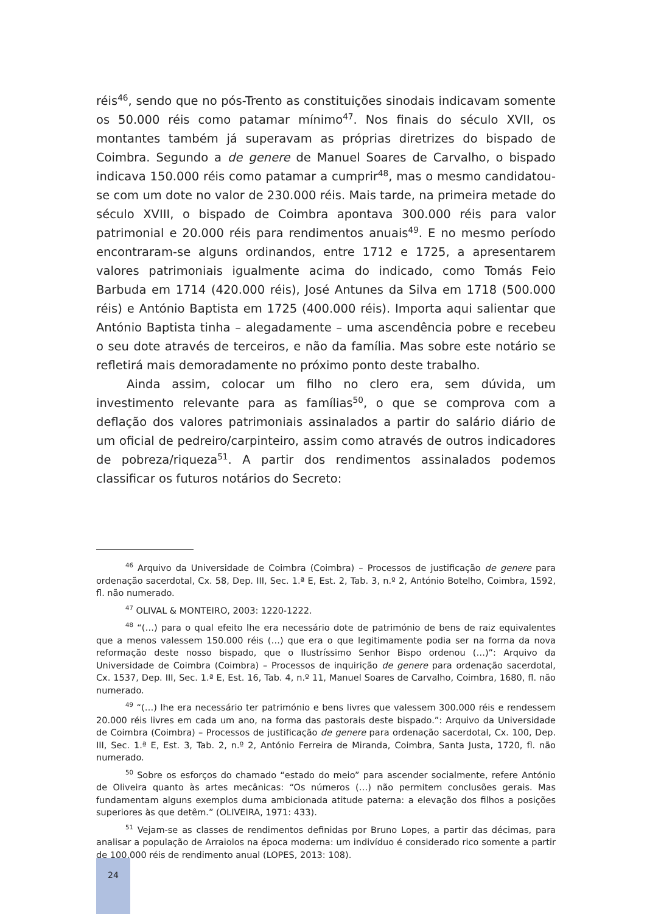réis<sup>46</sup>, sendo que no pós-Trento as constituições sinodais indicavam somente os 50.000 réis como patamar mínimo<sup>47</sup>. Nos finais do século XVII, os montantes também já superavam as próprias diretrizes do bispado de Coimbra. Segundo a de genere de Manuel Soares de Carvalho, o bispado indicava 150.000 réis como patamar a cumprir<sup>48</sup>, mas o mesmo candidatou-se com um dote no valor de 230.000 réis. Mais tarde, na primeira metade do século XVIII, o bispado de Coimbra apontava 300.000 réis para valor patrimonial e 20.000 réis para rendimentos anuais<sup>49</sup>. E no mesmo período encontraram-se alguns ordinandos, entre 1712 e 1725, a apresentarem valores patrimoniais igualmente acima do indicado, como Tomás Feio Barbuda em 1714 (420.000 réis), José Antunes da Silva em 1718 (500.000 réis) e António Baptista em 1725 (400.000 réis). Importa aqui salientar que António Baptista tinha – alegadamente – uma ascendência pobre e recebeu o seu dote através de terceiros, e não da família. Mas sobre este notário se refletirá mais demoradamente no próximo ponto deste trabalho.
Ainda assim, colocar um filho no clero era, sem dúvida, um investimento relevante para as famílias<sup>50</sup>, o que se comprova com a deflação dos valores patrimoniais assinalados a partir do salário diário de um oficial de pedreiro/carpinteiro, assim como através de outros indicadores de pobreza/riqueza<sup>51</sup>. A partir dos rendimentos assinalados podemos classificar os futuros notários do Secreto:
<sup>46</sup> Arquivo da Universidade de Coimbra (Coimbra) – Processos de justificação de genere para ordenação sacerdotal, Cx. 58, Dep. III, Sec. 1.ª E, Est. 2, Tab. 3, n.º 2, António Botelho, Coimbra, 1592, fl. não numerado.
<sup>47</sup> OLIVAL & MONTEIRO, 2003: 1220-1222.
<sup>48</sup> “(…) para o qual efeito lhe era necessário dote de património de bens de raiz equivalentes que a menos valessem 150.000 réis (…) que era o que legitimamente podia ser na forma da nova reformação deste nosso bispado, que o Ilustríssimo Senhor Bispo ordenou (…)”: Arquivo da Universidade de Coimbra (Coimbra) – Processos de inquirição de genere para ordenação sacerdotal, Cx. 1537, Dep. III, Sec. 1.ª E, Est. 16, Tab. 4, n.º 11, Manuel Soares de Carvalho, Coimbra, 1680, fl. não numerado.
<sup>49</sup> “(…) lhe era necessário ter património e bens livres que valessem 300.000 réis e rendessem 20.000 réis livres em cada um ano, na forma das pastorais deste bispado.”: Arquivo da Universidade de Coimbra (Coimbra) – Processos de justificação de genere para ordenação sacerdotal, Cx. 100, Dep. III, Sec. 1.ª E, Est. 3, Tab. 2, n.º 2, António Ferreira de Miranda, Coimbra, Santa Justa, 1720, fl. não numerado.
<sup>50</sup> Sobre os esforços do chamado “estado do meio” para ascender socialmente, refere António de Oliveira quanto às artes mecânicas: “Os números (…) não permitem conclusões gerais. Mas fundamentam alguns exemplos duma ambicionada atitude paterna: a elevação dos filhos a posições superiores às que detêm.” (OLIVEIRA, 1971: 433).
<sup>51</sup> Vejam-se as classes de rendimentos definidas por Bruno Lopes, a partir das décimas, para analisar a população de Arraiolos na época moderna: um indivíduo é considerado rico somente a partir de 100.000 réis de rendimento anual (LOPES, 2013: 108).
24